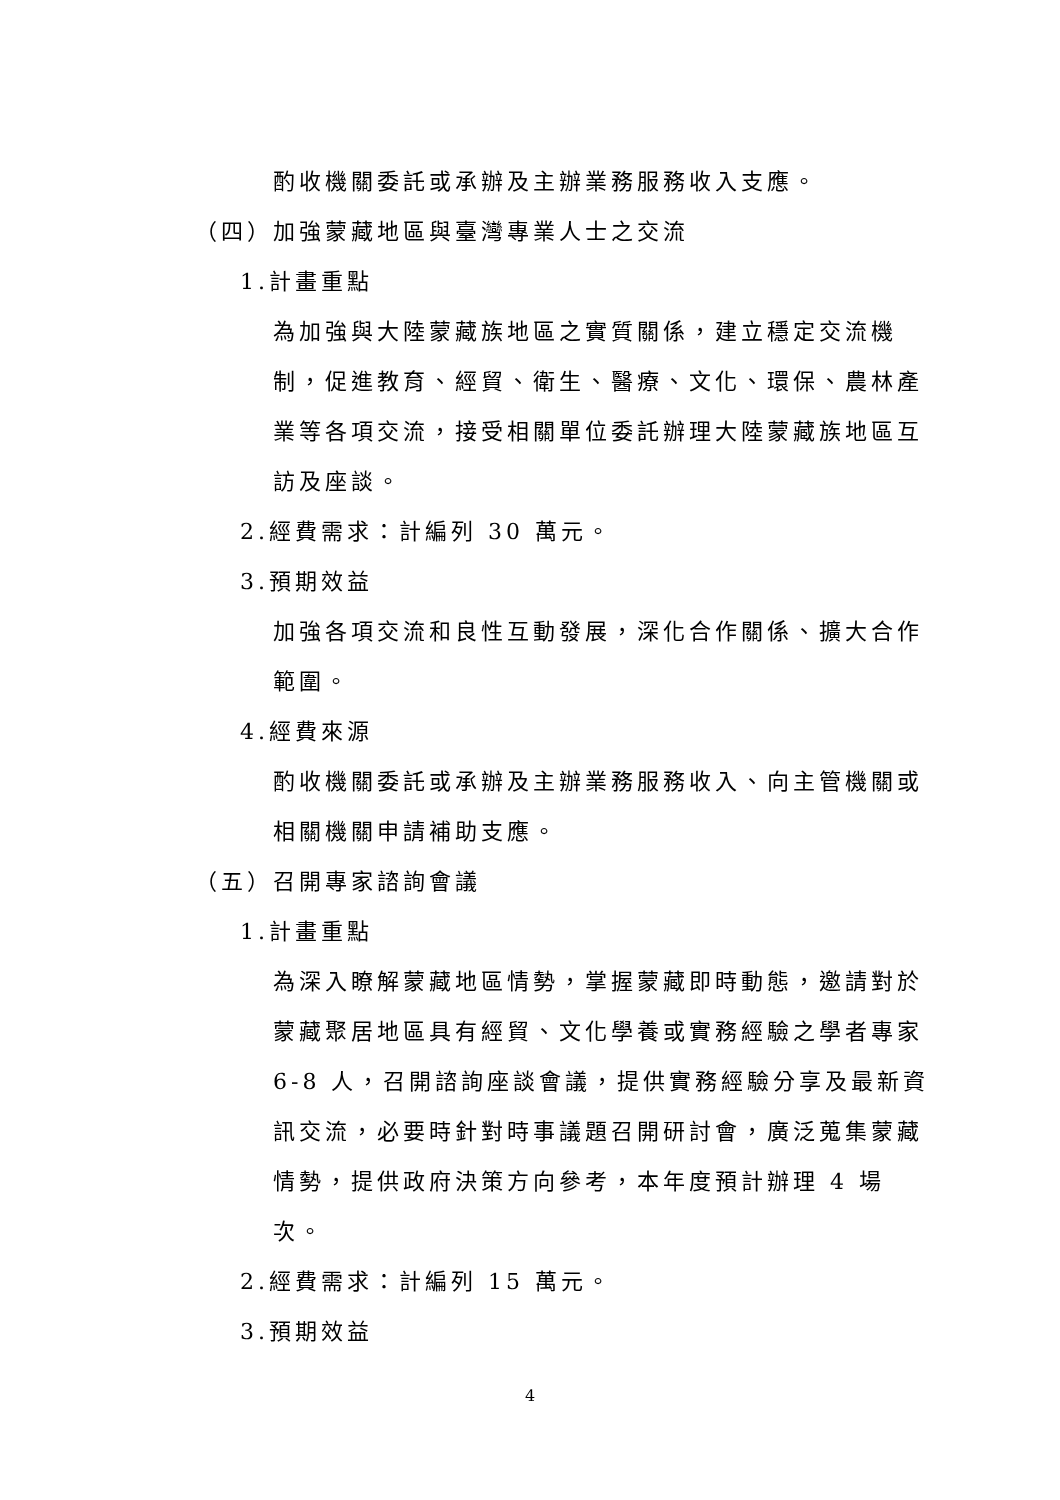酌收機關委託或承辦及主辦業務服務收入支應。
（四）加強蒙藏地區與臺灣專業人士之交流
1.計畫重點
為加強與大陸蒙藏族地區之實質關係，建立穩定交流機制，促進教育、經貿、衛生、醫療、文化、環保、農林產業等各項交流，接受相關單位委託辦理大陸蒙藏族地區互訪及座談。
2.經費需求：計編列 30 萬元。
3.預期效益
加強各項交流和良性互動發展，深化合作關係、擴大合作範圍。
4.經費來源
酌收機關委託或承辦及主辦業務服務收入、向主管機關或相關機關申請補助支應。
（五）召開專家諮詢會議
1.計畫重點
為深入瞭解蒙藏地區情勢，掌握蒙藏即時動態，邀請對於蒙藏聚居地區具有經貿、文化學養或實務經驗之學者專家 6-8 人，召開諮詢座談會議，提供實務經驗分享及最新資訊交流，必要時針對時事議題召開研討會，廣泛蒐集蒙藏情勢，提供政府決策方向參考，本年度預計辦理 4 場次。
2.經費需求：計編列 15 萬元。
3.預期效益
4